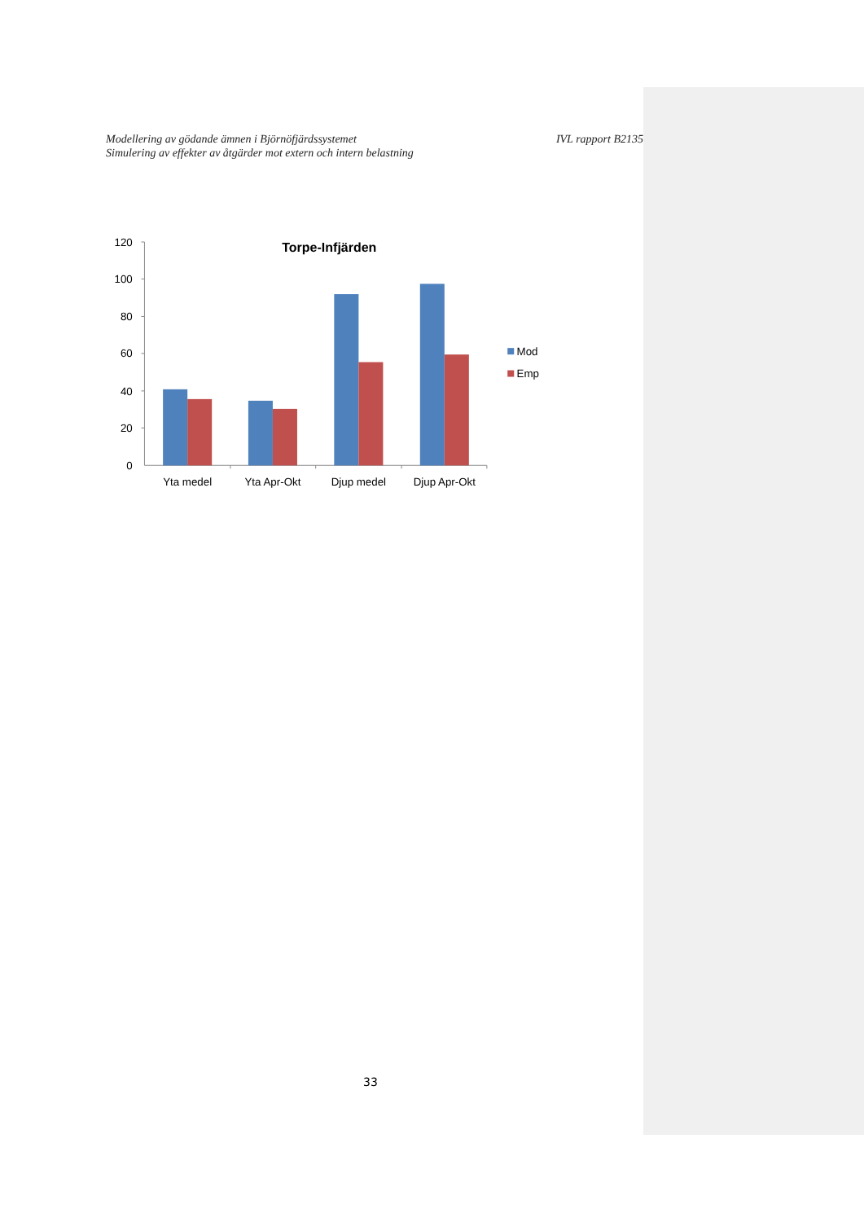Modellering av gödande ämnen i Björnöfjärdssystemet
Simulering av effekter av åtgärder mot extern och intern belastning
IVL rapport B2135
Torpe-Infjärden
120
100
80
60
40
20
0
Yta medel
Yta Apr-Okt
Djup medel
Djup Apr-Okt
Mod
Emp
33